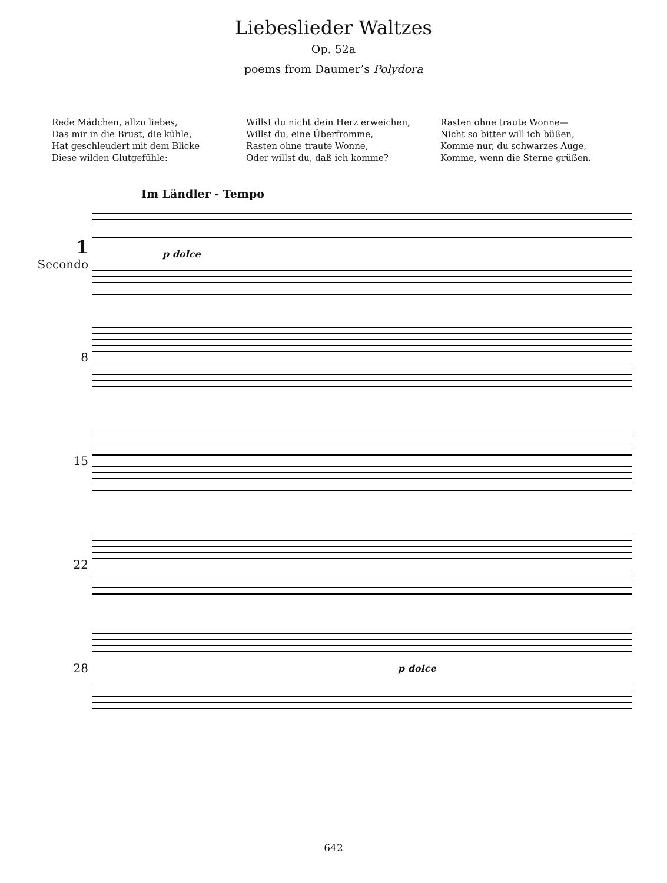Liebeslieder Waltzes
Op. 52a
poems from Daumer’s Polydora
Rede Mädchen, allzu liebes,
Das mir in die Brust, die kühle,
Hat geschleudert mit dem Blicke
Diese wilden Glutgefühle:
Willst du nicht dein Herz erweichen,
Willst du, eine Überfromme,
Rasten ohne traute Wonne,
Oder willst du, daß ich komme?
Rasten ohne traute Wonne—
Nicht so bitter will ich büßen,
Komme nur, du schwarzes Auge,
Komme, wenn die Sterne grüßen.
Im Ländler - Tempo
1
Secondo
p dolce
8
15
22
28
p dolce
642